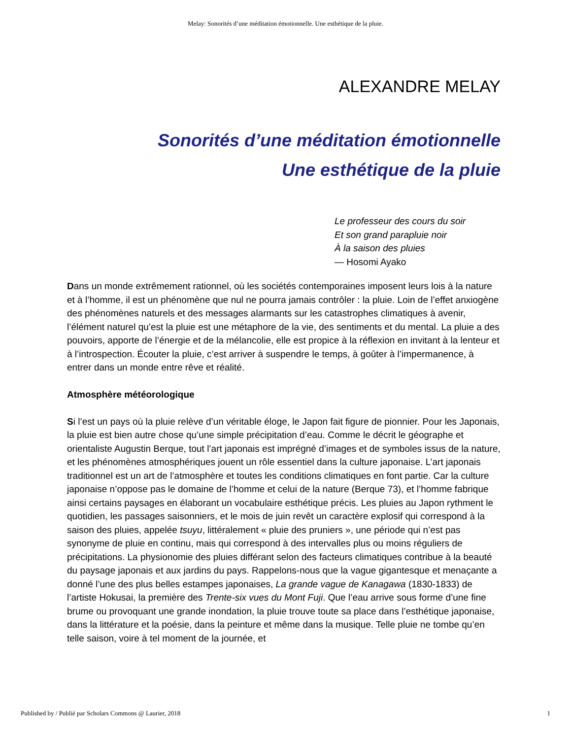Melay: Sonorités d’une méditation émotionnelle. Une esthétique de la pluie.
ALEXANDRE MELAY
Sonorités d’une méditation émotionnelle
Une esthétique de la pluie
Le professeur des cours du soir
Et son grand parapluie noir
À la saison des pluies
— Hosomi Ayako
Dans un monde extrêmement rationnel, où les sociétés contemporaines imposent leurs lois à la nature et à l’homme, il est un phénomène que nul ne pourra jamais contrôler : la pluie. Loin de l’effet anxiogène des phénomènes naturels et des messages alarmants sur les catastrophes climatiques à avenir, l’élément naturel qu’est la pluie est une métaphore de la vie, des sentiments et du mental. La pluie a des pouvoirs, apporte de l’énergie et de la mélancolie, elle est propice à la réflexion en invitant à la lenteur et à l’introspection. Écouter la pluie, c’est arriver à suspendre le temps, à goûter à l’impermanence, à entrer dans un monde entre rêve et réalité.
Atmosphère météorologique
Si l’est un pays où la pluie relève d’un véritable éloge, le Japon fait figure de pionnier. Pour les Japonais, la pluie est bien autre chose qu’une simple précipitation d’eau. Comme le décrit le géographe et orientaliste Augustin Berque, tout l’art japonais est imprégné d’images et de symboles issus de la nature, et les phénomènes atmosphériques jouent un rôle essentiel dans la culture japonaise. L’art japonais traditionnel est un art de l’atmosphère et toutes les conditions climatiques en font partie. Car la culture japonaise n’oppose pas le domaine de l’homme et celui de la nature (Berque 73), et l’homme fabrique ainsi certains paysages en élaborant un vocabulaire esthétique précis. Les pluies au Japon rythment le quotidien, les passages saisonniers, et le mois de juin revêt un caractère explosif qui correspond à la saison des pluies, appelée tsuyu, littéralement « pluie des pruniers », une période qui n’est pas synonyme de pluie en continu, mais qui correspond à des intervalles plus ou moins réguliers de précipitations. La physionomie des pluies différant selon des facteurs climatiques contribue à la beauté du paysage japonais et aux jardins du pays. Rappelons-nous que la vague gigantesque et menaçante a donné l’une des plus belles estampes japonaises, La grande vague de Kanagawa (1830-1833) de l’artiste Hokusai, la première des Trente-six vues du Mont Fuji. Que l’eau arrive sous forme d’une fine brume ou provoquant une grande inondation, la pluie trouve toute sa place dans l’esthétique japonaise, dans la littérature et la poésie, dans la peinture et même dans la musique. Telle pluie ne tombe qu’en telle saison, voire à tel moment de la journée, et
Published by / Publié par Scholars Commons @ Laurier, 2018 1